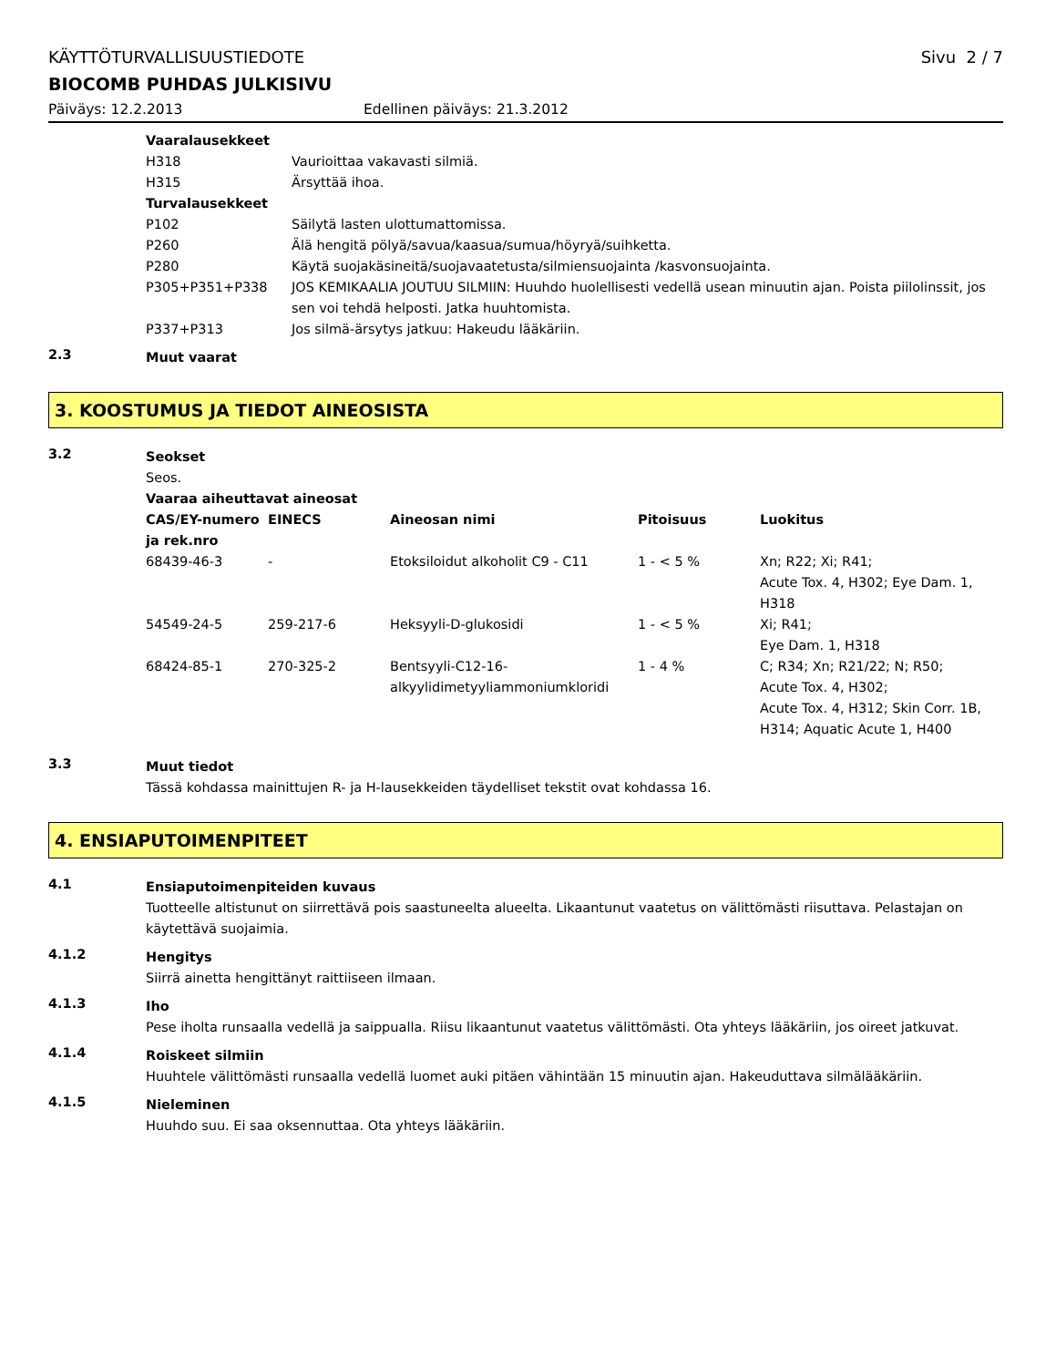KÄYTTÖTURVALLISUUSTIEDOTE Sivu 2 / 7
BIOCOMB PUHDAS JULKISIVU
Päiväys: 12.2.2013 Edellinen päiväys: 21.3.2012
Vaaralausekkeet
H318 Vaurioittaa vakavasti silmiä.
H315 Ärsyttää ihoa.
Turvalausekkeet
P102 Säilytä lasten ulottumattomissa.
P260 Älä hengitä pölyä/savua/kaasua/sumua/höyryä/suihketta.
P280 Käytä suojakäsineitä/suojavaatetusta/silmiensuojainta /kasvonsuojainta.
P305+P351+P338 JOS KEMIKAALIA JOUTUU SILMIIN: Huuhdo huolellisesti vedellä usean minuutin ajan. Poista piilolinssit, jos sen voi tehdä helposti. Jatka huuhtomista.
P337+P313 Jos silmä-ärsytys jatkuu: Hakeudu lääkäriin.
2.3
Muut vaarat
3. KOOSTUMUS JA TIEDOT AINEOSISTA
3.2
Seokset
Seos.
Vaaraa aiheuttavat aineosat
| CAS/EY-numero ja rek.nro | EINECS | Aineosan nimi | Pitoisuus | Luokitus |
| --- | --- | --- | --- | --- |
| 68439-46-3 | - | Etoksiloidut alkoholit C9 - C11 | 1 - < 5 % | Xn; R22; Xi; R41; Acute Tox. 4, H302; Eye Dam. 1, H318 |
| 54549-24-5 | 259-217-6 | Heksyyli-D-glukosidi | 1 - < 5 % | Xi; R41; Eye Dam. 1, H318 |
| 68424-85-1 | 270-325-2 | Bentsyyli-C12-16-alkyylidimetyyliammoniumkloridi | 1 - 4 % | C; R34; Xn; R21/22; N; R50; Acute Tox. 4, H302; Acute Tox. 4, H312; Skin Corr. 1B, H314; Aquatic Acute 1, H400 |
3.3
Muut tiedot
Tässä kohdassa mainittujen R- ja H-lausekkeiden täydelliset tekstit ovat kohdassa 16.
4. ENSIAPUTOIMENPITEET
4.1
Ensiaputoimenpiteiden kuvaus
Tuotteelle altistunut on siirrettävä pois saastuneelta alueelta. Likaantunut vaatetus on välittömästi riisuttava. Pelastajan on käytettävä suojaimia.
4.1.2
Hengitys
Siirrä ainetta hengittänyt raittiiseen ilmaan.
4.1.3
Iho
Pese iholta runsaalla vedellä ja saippualla. Riisu likaantunut vaatetus välittömästi. Ota yhteys lääkäriin, jos oireet jatkuvat.
4.1.4
Roiskeet silmiin
Huuhtele välittömästi runsaalla vedellä luomet auki pitäen vähintään 15 minuutin ajan. Hakeuduttava silmälääkäriin.
4.1.5
Nieleminen
Huuhdo suu. Ei saa oksennuttaa. Ota yhteys lääkäriin.